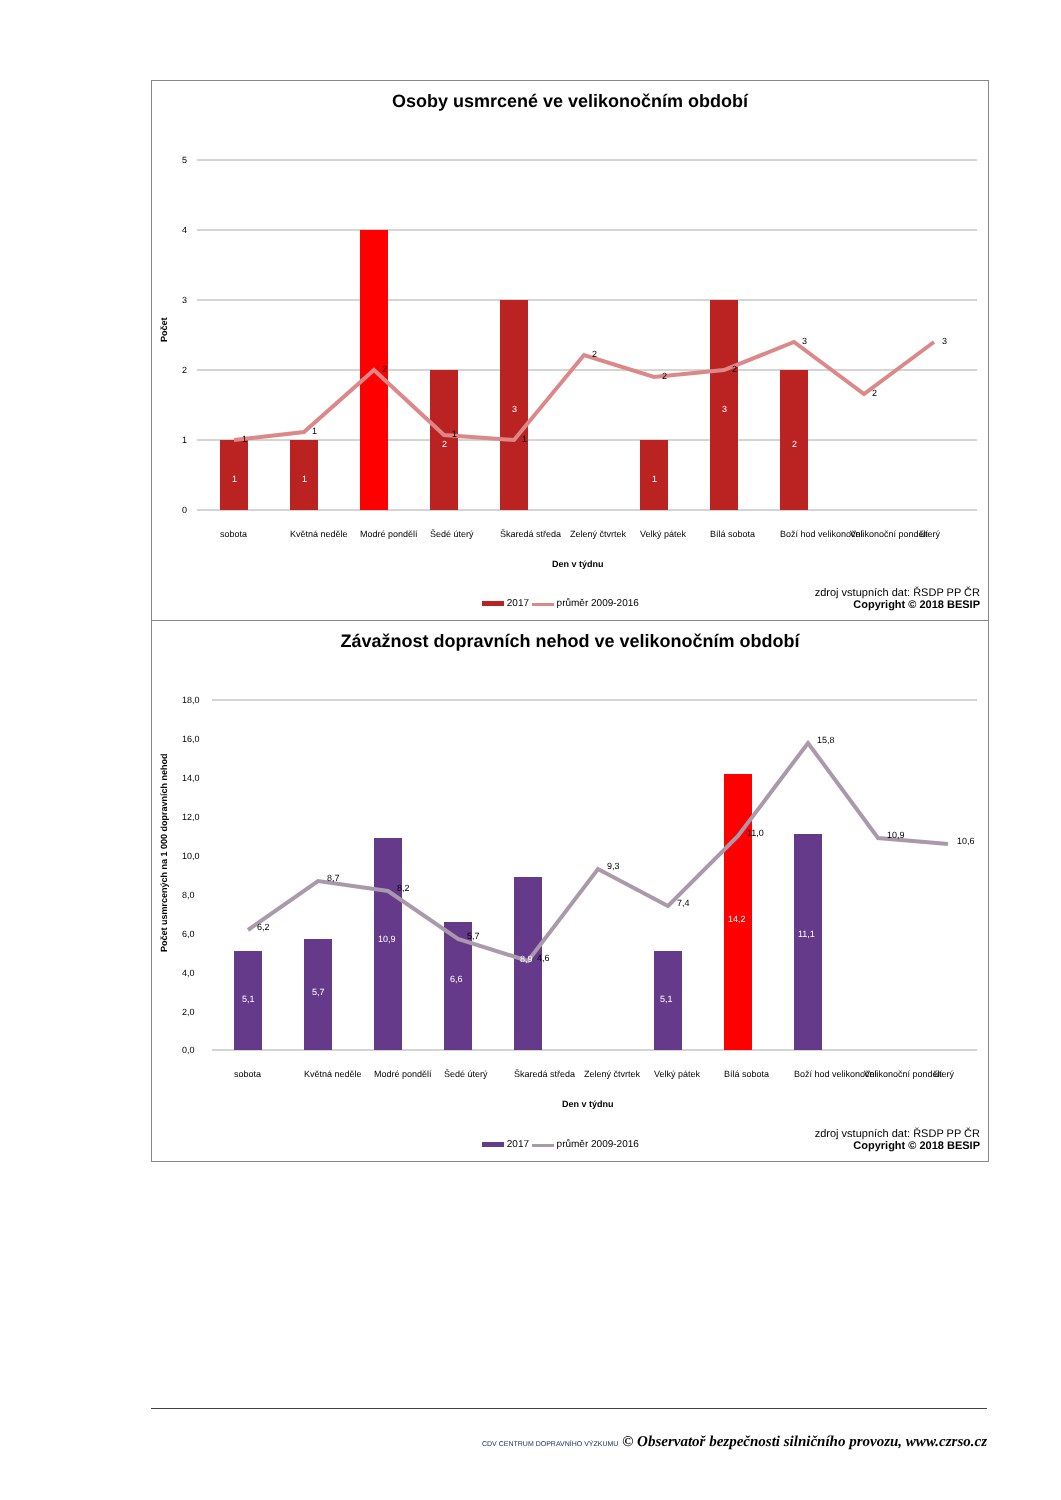Osoby usmrcené ve velikonočním období
5
4
3
2
1
0
1
1
2
3
1
3
2
1
1
2
1
1
2
2
2
3
2
3
Počet
sobota
Květná neděle
Modré pondělí
Šedé úterý
Škaredá středa
Zelený čtvrtek
Velký pátek
Bílá sobota
Boží hod velikonoční
Velikonoční pondělí
úterý
Den v týdnu
2017 průměr 2009-2016
zdroj vstupních dat: ŘSDP PP ČR
Copyright © 2018 BESIP
Závažnost dopravních nehod ve velikonočním období
18,0
16,0
14,0
12,0
10,0
8,0
6,0
4,0
2,0
0,0
5,1
5,7
10,9
6,6
8,9
5,1
14,2
11,1
6,2
8,7
8,2
5,7
4,6
9,3
7,4
11,0
15,8
10,9
10,6
Počet usmrcených na 1 000 dopravních nehod
sobota
Květná neděle
Modré pondělí
Šedé úterý
Škaredá středa
Zelený čtvrtek
Velký pátek
Bílá sobota
Boží hod velikonoční
Velikonoční pondělí
úterý
Den v týdnu
2017 průměr 2009-2016
zdroj vstupních dat: ŘSDP PP ČR
Copyright © 2018 BESIP
CDV CENTRUM DOPRAVNÍHO VÝZKUMU © Observatoř bezpečnosti silničního provozu, www.czrso.cz